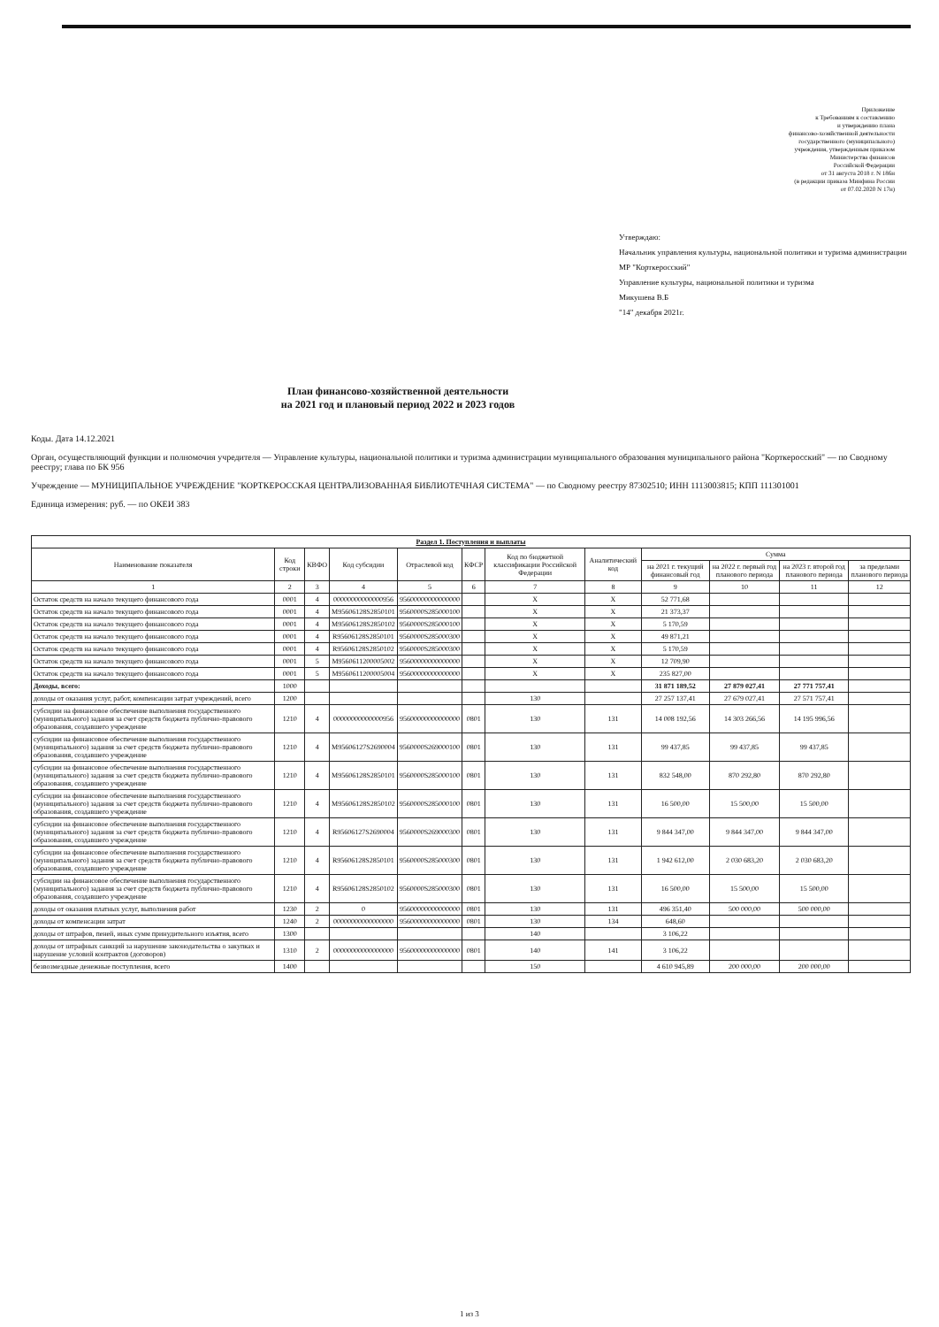Приложение
к Требованиям к составлению
и утверждению плана
финансово-хозяйственной деятельности
государственного (муниципального)
учреждения, утвержденным приказом
Министерства финансов
Российской Федерации
от 31 августа 2018 г. N 186н
(в редакции приказа Минфина России
от 07.02.2020 N 17н)
Утверждаю:
Начальник управления культуры, национальной политики и туризма администрации МР "Корткеросский"
Управление культуры, национальной политики и туризма
Микушева В.Б
"14" декабря 2021г.
План финансово-хозяйственной деятельности
на 2021 год и плановый период 2022 и 2023 годов
Коды. Дата 14.12.2021
Орган, осуществляющий функции и полномочия учредителя — Управление культуры, национальной политики и туризма администрации муниципального образования муниципального района "Корткеросский" — по Сводному реестру; глава по БК 956
Учреждение — МУНИЦИПАЛЬНОЕ УЧРЕЖДЕНИЕ "КОРТКЕРОССКАЯ ЦЕНТРАЛИЗОВАННАЯ БИБЛИОТЕЧНАЯ СИСТЕМА" — по Сводному реестру 87302510; ИНН 1113003815; КПП 111301001
Единица измерения: руб. — по ОКЕИ 383
| Раздел 1. Поступления и выплаты | | | | | | | | | | | |
| --- | --- | --- | --- | --- | --- | --- | --- | --- | --- | --- | --- |
| Наименование показателя | Код строки | КВФО | Код субсидии | Отраслевой код | КФСР | Код по бюджетной классификации Российской Федерации | Аналитический код | Сумма | | | |
| | | | | | | | | на 2021 г. текущий финансовый год | на 2022 г. первый год планового периода | на 2023 г. второй год планового периода | за пределами планового периода |
| 1 | 2 | 3 | 4 | 5 | 6 | 7 | 8 | 9 | 10 | 11 | 12 |
| Остаток средств на начало текущего финансового года | 0001 | 4 | 00000000000000956 | 95600000000000000 | | X | X | 52 771,68 | | | |
| Остаток средств на начало текущего финансового года | 0001 | 4 | M95606128S2850101 | 9560000S285000100 | | X | X | 21 373,37 | | | |
| Остаток средств на начало текущего финансового года | 0001 | 4 | M95606128S2850102 | 9560000S285000100 | | X | X | 5 170,59 | | | |
| Остаток средств на начало текущего финансового года | 0001 | 4 | R95606128S2850101 | 9560000S285000300 | | X | X | 49 871,21 | | | |
| Остаток средств на начало текущего финансового года | 0001 | 4 | R95606128S2850102 | 9560000S285000300 | | X | X | 5 170,59 | | | |
| Остаток средств на начало текущего финансового года | 0001 | 5 | M9560611200005002 | 95600000000000000 | | X | X | 12 709,90 | | | |
| Остаток средств на начало текущего финансового года | 0001 | 5 | M9560611200005004 | 95600000000000000 | | X | X | 235 827,00 | | | |
| Доходы, всего: | 1000 | | | | | | | 31 871 189,52 | 27 879 027,41 | 27 771 757,41 | |
| доходы от оказания услуг, работ, компенсации затрат учреждений, всего | 1200 | | | | | 130 | | 27 257 137,41 | 27 679 027,41 | 27 571 757,41 | |
| субсидии на финансовое обеспечение выполнения государственного (муниципального) задания за счет средств бюджета публично-правового образования, создавшего учреждение | 1210 | 4 | 00000000000000956 | 95600000000000000 | 0801 | 130 | 131 | 14 008 192,56 | 14 303 266,56 | 14 195 996,56 | |
| субсидии на финансовое обеспечение выполнения государственного (муниципального) задания за счет средств бюджета публично-правового образования, создавшего учреждение | 1210 | 4 | M95606127S2690004 | 9560000S269000100 | 0801 | 130 | 131 | 99 437,85 | 99 437,85 | 99 437,85 | |
| субсидии на финансовое обеспечение выполнения государственного (муниципального) задания за счет средств бюджета публично-правового образования, создавшего учреждение | 1210 | 4 | M95606128S2850101 | 9560000S285000100 | 0801 | 130 | 131 | 832 548,00 | 870 292,80 | 870 292,80 | |
| субсидии на финансовое обеспечение выполнения государственного (муниципального) задания за счет средств бюджета публично-правового образования, создавшего учреждение | 1210 | 4 | M95606128S2850102 | 9560000S285000100 | 0801 | 130 | 131 | 16 500,00 | 15 500,00 | 15 500,00 | |
| субсидии на финансовое обеспечение выполнения государственного (муниципального) задания за счет средств бюджета публично-правового образования, создавшего учреждение | 1210 | 4 | R95606127S2690004 | 9560000S269000300 | 0801 | 130 | 131 | 9 844 347,00 | 9 844 347,00 | 9 844 347,00 | |
| субсидии на финансовое обеспечение выполнения государственного (муниципального) задания за счет средств бюджета публично-правового образования, создавшего учреждение | 1210 | 4 | R95606128S2850101 | 9560000S285000300 | 0801 | 130 | 131 | 1 942 612,00 | 2 030 683,20 | 2 030 683,20 | |
| субсидии на финансовое обеспечение выполнения государственного (муниципального) задания за счет средств бюджета публично-правового образования, создавшего учреждение | 1210 | 4 | R95606128S2850102 | 9560000S285000300 | 0801 | 130 | 131 | 16 500,00 | 15 500,00 | 15 500,00 | |
| доходы от оказания платных услуг, выполнения работ | 1230 | 2 | 0 | 95600000000000000 | 0801 | 130 | 131 | 496 351,40 | 500 000,00 | 500 000,00 | |
| доходы от компенсации затрат | 1240 | 2 | 00000000000000000 | 95600000000000000 | 0801 | 130 | 134 | 648,60 | | | |
| доходы от штрафов, пеней, иных сумм принудительного изъятия, всего | 1300 | | | | | 140 | | 3 106,22 | | | |
| доходы от штрафных санкций за нарушение законодательства о закупках и нарушение условий контрактов (договоров) | 1310 | 2 | 00000000000000000 | 95600000000000000 | 0801 | 140 | 141 | 3 106,22 | | | |
| безвозмездные денежные поступления, всего | 1400 | | | | | 150 | | 4 610 945,89 | 200 000,00 | 200 000,00 | |
1 из 3